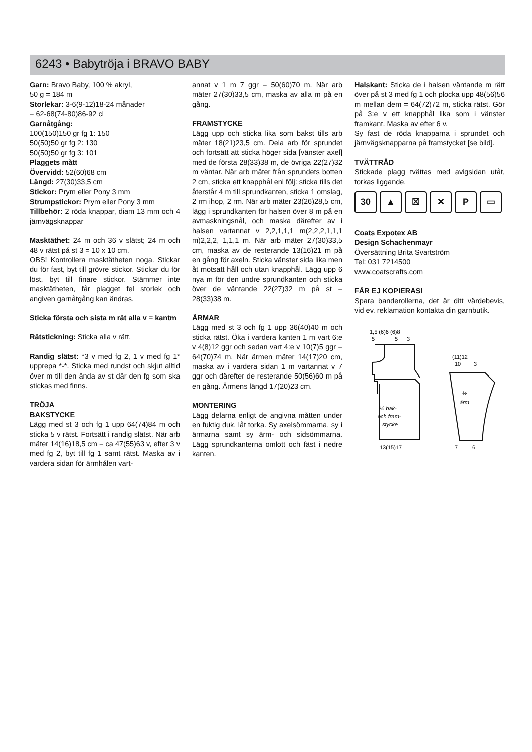6243 • Babytröja i BRAVO BABY
Garn: Bravo Baby, 100 % akryl,
50 g = 184 m
Storlekar: 3-6(9-12)18-24 månader
= 62-68(74-80)86-92 cl
Garnåtgång:
100(150)150 gr fg 1: 150
50(50)50 gr fg 2: 130
50(50)50 gr fg 3: 101
Plaggets mått
Övervidd: 52(60)68 cm
Längd: 27(30)33,5 cm
Stickor: Prym eller Pony 3 mm
Strumpstickor: Prym eller Pony 3 mm
Tillbehör: 2 röda knappar, diam 13 mm och 4 järnvägsknappar
Masktäthet: 24 m och 36 v slätst; 24 m och 48 v rätst på st 3 = 10 x 10 cm.
OBS! Kontrollera masktätheten noga. Stickar du för fast, byt till grövre stickor. Stickar du för löst, byt till finare stickor. Stämmer inte masktätheten, får plagget fel storlek och angiven garnåtgång kan ändras.
Sticka första och sista m rät alla v = kantm
Rätstickning: Sticka alla v rätt.
Randig slätst: *3 v med fg 2, 1 v med fg 1* upprepa *-*. Sticka med rundst och skjut alltid över m till den ända av st där den fg som ska stickas med finns.
TRÖJA
BAKSTYCKE
Lägg med st 3 och fg 1 upp 64(74)84 m och sticka 5 v rätst. Fortsätt i randig slätst. När arb mäter 14(16)18,5 cm = ca 47(55)63 v, efter 3 v med fg 2, byt till fg 1 samt rätst. Maska av i vardera sidan för ärmhålen vart-
annat v 1 m 7 ggr = 50(60)70 m. När arb mäter 27(30)33,5 cm, maska av alla m på en gång.
FRAMSTYCKE
Lägg upp och sticka lika som bakst tills arb mäter 18(21)23,5 cm. Dela arb för sprundet och fortsätt att sticka höger sida [vänster axel] med de första 28(33)38 m, de övriga 22(27)32 m väntar. När arb mäter från sprundets botten 2 cm, sticka ett knapphål enl följ: sticka tills det återstår 4 m till sprundkanten, sticka 1 omslag, 2 rm ihop, 2 rm. När arb mäter 23(26)28,5 cm, lägg i sprundkanten för halsen över 8 m på en avmaskningsnål, och maska därefter av i halsen vartannat v 2,2,1,1,1 m(2,2,2,1,1,1 m)2,2,2, 1,1,1 m. När arb mäter 27(30)33,5 cm, maska av de resterande 13(16)21 m på en gång för axeln. Sticka vänster sida lika men åt motsatt håll och utan knapphål. Lägg upp 6 nya m för den undre sprundkanten och sticka över de väntande 22(27)32 m på st = 28(33)38 m.
ÄRMAR
Lägg med st 3 och fg 1 upp 36(40)40 m och sticka rätst. Öka i vardera kanten 1 m vart 6:e v 4(8)12 ggr och sedan vart 4:e v 10(7)5 ggr = 64(70)74 m. När ärmen mäter 14(17)20 cm, maska av i vardera sidan 1 m vartannat v 7 ggr och därefter de resterande 50(56)60 m på en gång. Ärmens längd 17(20)23 cm.
MONTERING
Lägg delarna enligt de angivna måtten under en fuktig duk, låt torka. Sy axelsömmarna, sy i ärmarna samt sy ärm- och sidsömmarna. Lägg sprundkanterna omlott och fäst i nedre kanten.
Halskant: Sticka de i halsen väntande m rätt över på st 3 med fg 1 och plocka upp 48(56)56 m mellan dem = 64(72)72 m, sticka rätst. Gör på 3:e v ett knapphål lika som i vänster framkant. Maska av efter 6 v.
Sy fast de röda knapparna i sprundet och järnvägsknapparna på framstycket [se bild].
TVÄTTRÅD
Stickade plagg tvättas med avigsidan utåt, torkas liggande.
30 ▲ ☒ ✕ P ▭
Coats Expotex AB
Design Schachenmayr
Översättning Brita Svartström
Tel: 031 7214500
www.coatscrafts.com
FÅR EJ KOPIERAS!
Spara banderollerna, det är ditt värdebevis, vid ev. reklamation kontakta din garnbutik.
1,5 (6)6 (6)8
5
5
3
½ bak-
och fram-
stycke
13(15)17
(11)12
10
3
½
ärm
7
6